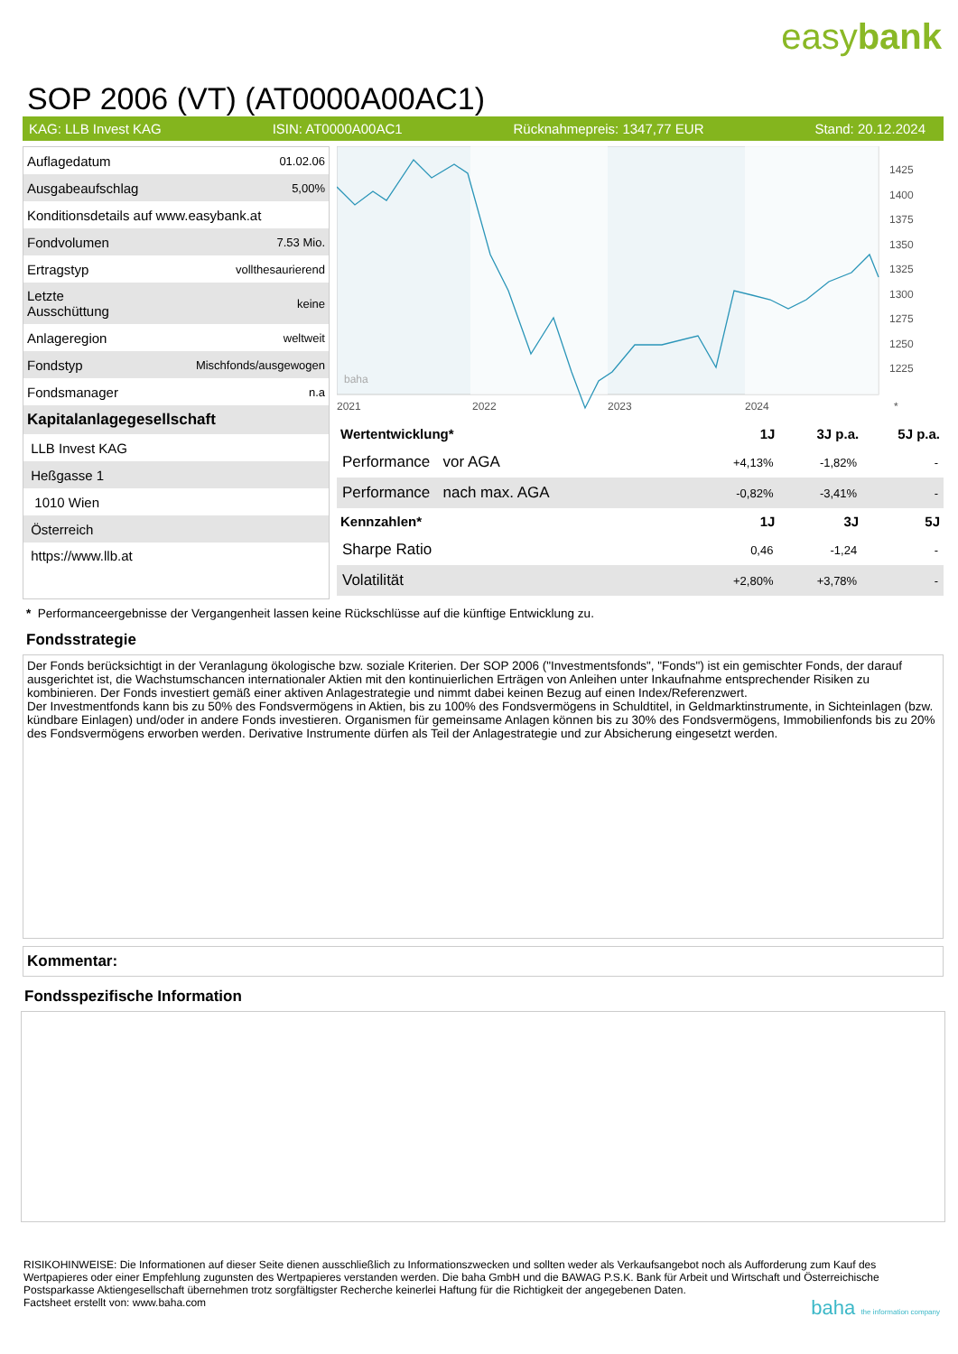easybank
SOP 2006 (VT) (AT0000A00AC1)
KAG: LLB Invest KAG ISIN: AT0000A00AC1 Rücknahmepreis: 1347,77 EUR Stand: 20.12.2024
| Auflagedatum | 01.02.06 |
| Ausgabeaufschlag | 5,00% |
| Konditionsdetails auf www.easybank.at | |
| Fondvolumen | 7.53 Mio. |
| Ertragstyp | vollthesaurierend |
| Letzte Ausschüttung | keine |
| Anlageregion | weltweit |
| Fondstyp | Mischfonds/ausgewogen |
| Fondsmanager | n.a |
| Kapitalanlagegesellschaft | |
| LLB Invest KAG | |
| Heßgasse 1 | |
| 1010 Wien | |
| Österreich | |
| https://www.llb.at | |
1425
1400
1375
1350
1325
1300
1275
1250
1225
2021
2022
2023
2024
*
baha
| Wertentwicklung* | 1J | 3J p.a. | 5J p.a. |
| --- | --- | --- | --- |
| Performance vor AGA | +4,13% | -1,82% | - |
| Performance nach max. AGA | -0,82% | -3,41% | - |
| Kennzahlen* | 1J | 3J | 5J |
| Sharpe Ratio | 0,46 | -1,24 | - |
| Volatilität | +2,80% | +3,78% | - |
* Performanceergebnisse der Vergangenheit lassen keine Rückschlüsse auf die künftige Entwicklung zu.
Fondsstrategie
Der Fonds berücksichtigt in der Veranlagung ökologische bzw. soziale Kriterien. Der SOP 2006 ("Investmentsfonds", "Fonds") ist ein gemischter Fonds, der darauf ausgerichtet ist, die Wachstumschancen internationaler Aktien mit den kontinuierlichen Erträgen von Anleihen unter Inkaufnahme entsprechender Risiken zu kombinieren. Der Fonds investiert gemäß einer aktiven Anlagestrategie und nimmt dabei keinen Bezug auf einen Index/Referenzwert.
Der Investmentfonds kann bis zu 50% des Fondsvermögens in Aktien, bis zu 100% des Fondsvermögens in Schuldtitel, in Geldmarktinstrumente, in Sichteinlagen (bzw. kündbare Einlagen) und/oder in andere Fonds investieren. Organismen für gemeinsame Anlagen können bis zu 30% des Fondsvermögens, Immobilienfonds bis zu 20% des Fondsvermögens erworben werden. Derivative Instrumente dürfen als Teil der Anlagestrategie und zur Absicherung eingesetzt werden.
Kommentar:
Fondsspezifische Information
RISIKOHINWEISE: Die Informationen auf dieser Seite dienen ausschließlich zu Informationszwecken und sollten weder als Verkaufsangebot noch als Aufforderung zum Kauf des Wertpapieres oder einer Empfehlung zugunsten des Wertpapieres verstanden werden. Die baha GmbH und die BAWAG P.S.K. Bank für Arbeit und Wirtschaft und Österreichische Postsparkasse Aktiengesellschaft übernehmen trotz sorgfältigster Recherche keinerlei Haftung für die Richtigkeit der angegebenen Daten.
Factsheet erstellt von: www.baha.com baha the information company